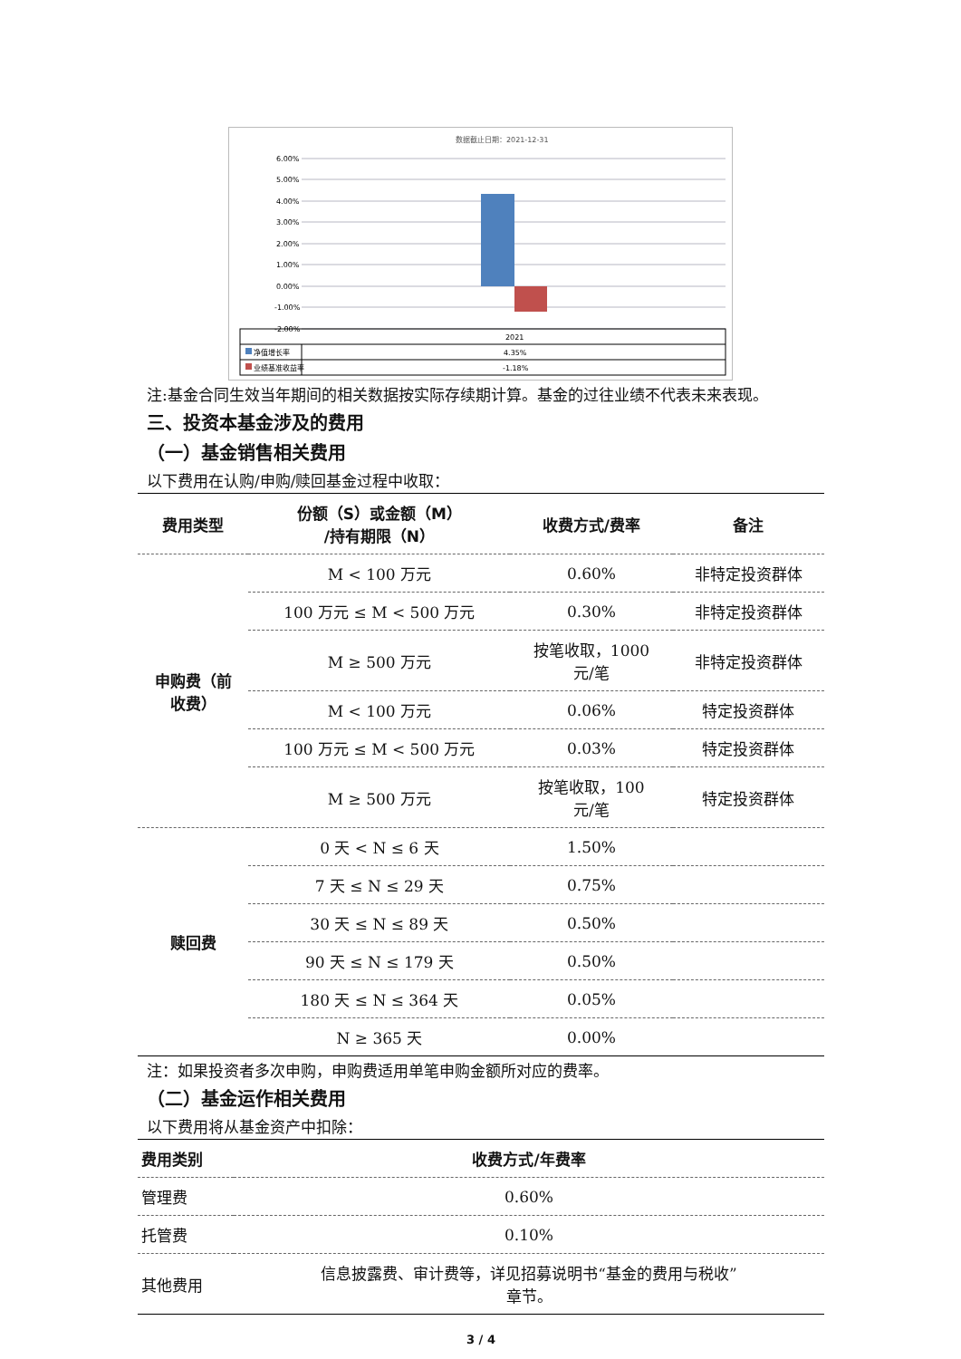数据截止日期：2021-12-31
6.00%
5.00%
4.00%
3.00%
2.00%
1.00%
0.00%
-1.00%
-2.00%
2021
净值增长率
4.35%
业绩基准收益率
-1.18%
注:基金合同生效当年期间的相关数据按实际存续期计算。基金的过往业绩不代表未来表现。
三、投资本基金涉及的费用
（一）基金销售相关费用
以下费用在认购/申购/赎回基金过程中收取：
| 费用类型 | 份额（S）或金额（M） /持有期限（N） | 收费方式/费率 | 备注 |
| --- | --- | --- | --- |
| 申购费（前 收费） | M < 100 万元 | 0.60% | 非特定投资群体 |
| | 100 万元 ≤ M < 500 万元 | 0.30% | 非特定投资群体 |
| | M ≥ 500 万元 | 按笔收取，1000 元/笔 | 非特定投资群体 |
| | M < 100 万元 | 0.06% | 特定投资群体 |
| | 100 万元 ≤ M < 500 万元 | 0.03% | 特定投资群体 |
| | M ≥ 500 万元 | 按笔收取，100 元/笔 | 特定投资群体 |
| 赎回费 | 0 天 < N ≤ 6 天 | 1.50% | |
| | 7 天 ≤ N ≤ 29 天 | 0.75% | |
| | 30 天 ≤ N ≤ 89 天 | 0.50% | |
| | 90 天 ≤ N ≤ 179 天 | 0.50% | |
| | 180 天 ≤ N ≤ 364 天 | 0.05% | |
| | N ≥ 365 天 | 0.00% | |
注：如果投资者多次申购，申购费适用单笔申购金额所对应的费率。
（二）基金运作相关费用
以下费用将从基金资产中扣除：
| 费用类别 | 收费方式/年费率 |
| --- | --- |
| 管理费 | 0.60% |
| 托管费 | 0.10% |
| 其他费用 | 信息披露费、审计费等，详见招募说明书“基金的费用与税收” 章节。 |
3 / 4